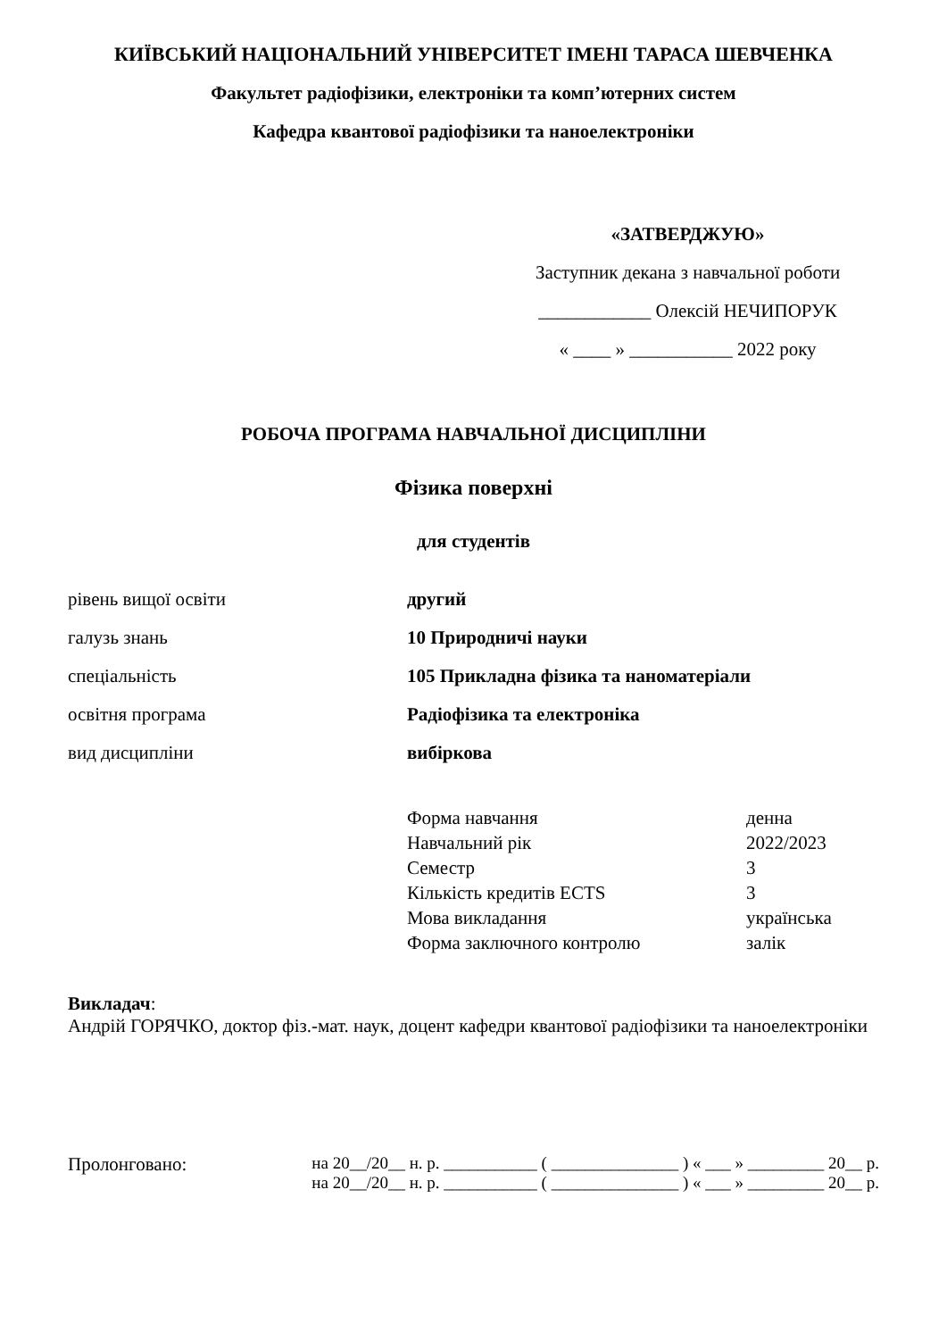КИЇВСЬКИЙ НАЦІОНАЛЬНИЙ УНІВЕРСИТЕТ ІМЕНІ ТАРАСА ШЕВЧЕНКА
Факультет радіофізики, електроніки та комп’ютерних систем
Кафедра квантової радіофізики та наноелектроніки
«ЗАТВЕРДЖУЮ»
Заступник декана з навчальної роботи
____________ Олексій НЕЧИПОРУК
« ____ » ___________ 2022 року
РОБОЧА ПРОГРАМА НАВЧАЛЬНОЇ ДИСЦИПЛІНИ
Фізика поверхні
для студентів
| рівень вищої освіти | другий |
| галузь знань | 10 Природничі науки |
| спеціальність | 105 Прикладна фізика та наноматеріали |
| освітня програма | Радіофізика та електроніка |
| вид дисципліни | вибіркова |
| Форма навчання | денна |
| Навчальний рік | 2022/2023 |
| Семестр | 3 |
| Кількість кредитів ECTS | 3 |
| Мова викладання | українська |
| Форма заключного контролю | залік |
Викладач:
Андрій ГОРЯЧКО, доктор фіз.-мат. наук, доцент кафедри квантової радіофізики та наноелектроніки
| Пролонговано: | на 20__/20__ н. р. ___________ ( _______________ ) « ___ » _________ 20__ р. на 20__/20__ н. р. ___________ ( _______________ ) « ___ » _________ 20__ р. |